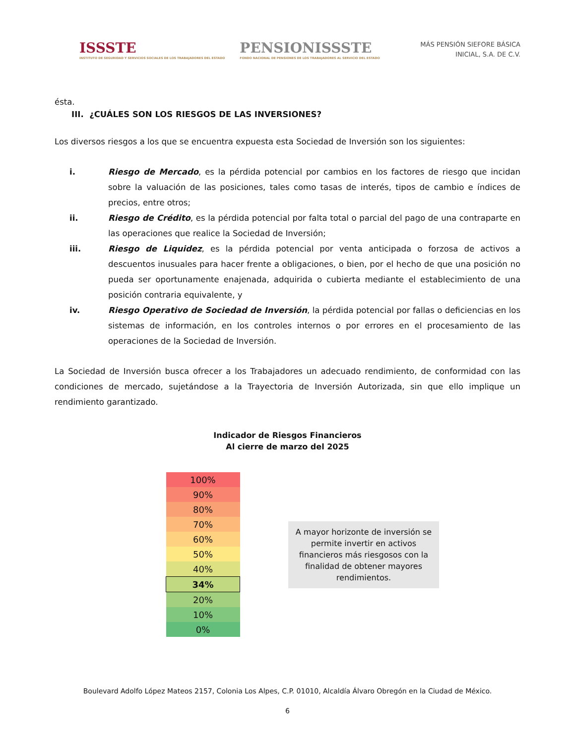ISSSTE
INSTITUTO DE SEGURIDAD Y SERVICIOS SOCIALES DE LOS TRABAJADORES DEL ESTADO
PENSIONISSSTE
FONDO NACIONAL DE PENSIONES DE LOS TRABAJADORES AL SERVICIO DEL ESTADO
MÁS PENSIÓN SIEFORE BÁSICA
INICIAL, S.A. DE C.V.
ésta.
III. ¿CUÁLES SON LOS RIESGOS DE LAS INVERSIONES?
Los diversos riesgos a los que se encuentra expuesta esta Sociedad de Inversión son los siguientes:
i. Riesgo de Mercado, es la pérdida potencial por cambios en los factores de riesgo que incidan sobre la valuación de las posiciones, tales como tasas de interés, tipos de cambio e índices de precios, entre otros;
ii. Riesgo de Crédito, es la pérdida potencial por falta total o parcial del pago de una contraparte en las operaciones que realice la Sociedad de Inversión;
iii. Riesgo de Liquidez, es la pérdida potencial por venta anticipada o forzosa de activos a descuentos inusuales para hacer frente a obligaciones, o bien, por el hecho de que una posición no pueda ser oportunamente enajenada, adquirida o cubierta mediante el establecimiento de una posición contraria equivalente, y
iv. Riesgo Operativo de Sociedad de Inversión, la pérdida potencial por fallas o deficiencias en los sistemas de información, en los controles internos o por errores en el procesamiento de las operaciones de la Sociedad de Inversión.
La Sociedad de Inversión busca ofrecer a los Trabajadores un adecuado rendimiento, de conformidad con las condiciones de mercado, sujetándose a la Trayectoria de Inversión Autorizada, sin que ello implique un rendimiento garantizado.
Indicador de Riesgos Financieros
Al cierre de marzo del 2025
| 100% |
| 90% |
| 80% |
| 70% |
| 60% |
| 50% |
| 40% |
| 34% |
| 20% |
| 10% |
| 0% |
A mayor horizonte de inversión se permite invertir en activos financieros más riesgosos con la finalidad de obtener mayores rendimientos.
Boulevard Adolfo López Mateos 2157, Colonia Los Alpes, C.P. 01010, Alcaldía Álvaro Obregón en la Ciudad de México.
6